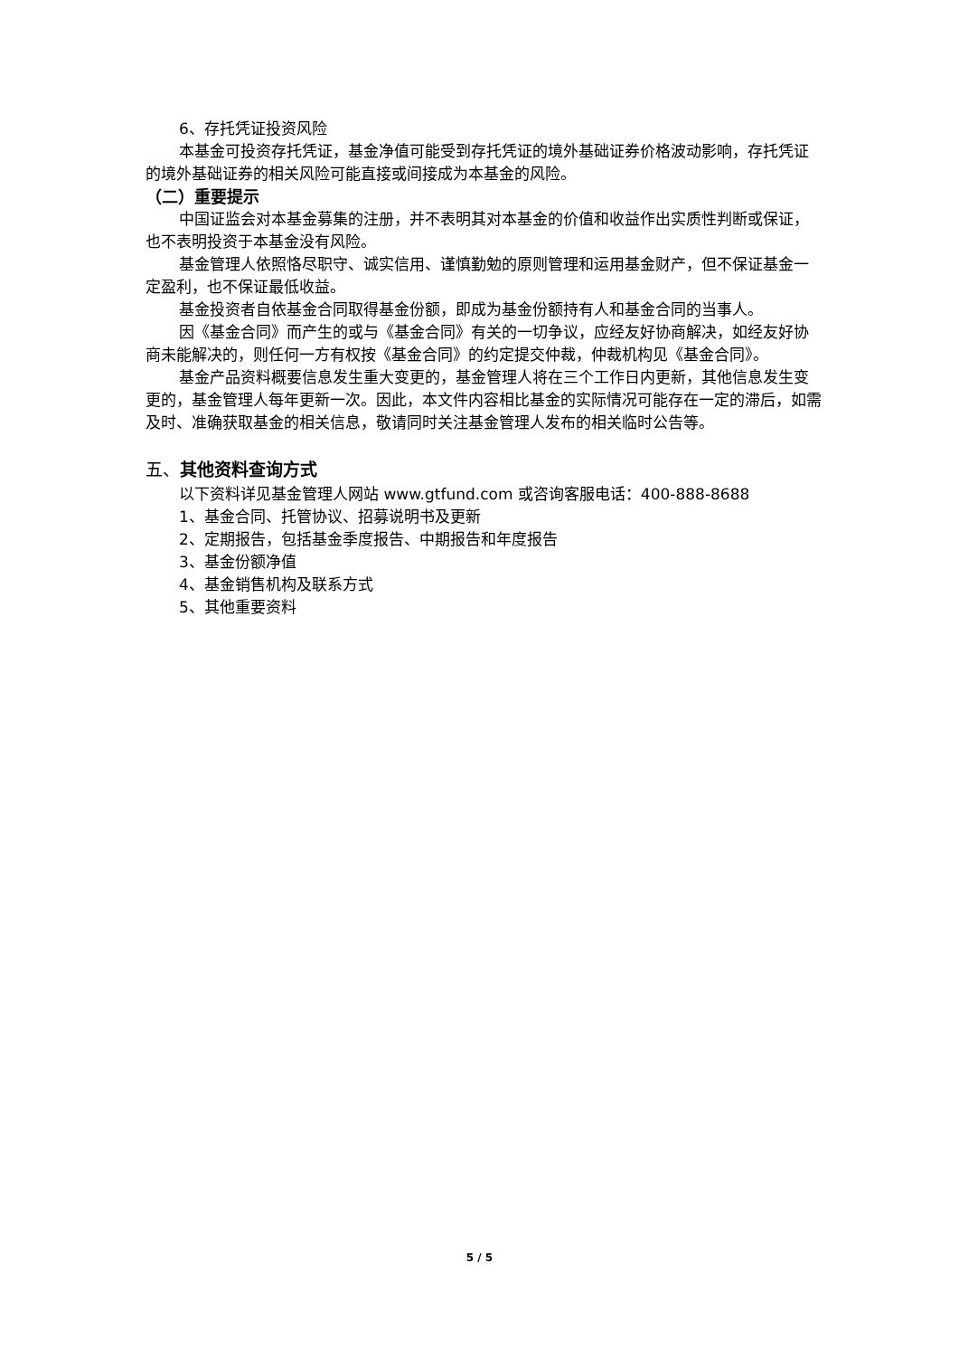6、存托凭证投资风险
本基金可投资存托凭证，基金净值可能受到存托凭证的境外基础证券价格波动影响，存托凭证的境外基础证券的相关风险可能直接或间接成为本基金的风险。
（二）重要提示
中国证监会对本基金募集的注册，并不表明其对本基金的价值和收益作出实质性判断或保证，也不表明投资于本基金没有风险。
基金管理人依照恪尽职守、诚实信用、谨慎勤勉的原则管理和运用基金财产，但不保证基金一定盈利，也不保证最低收益。
基金投资者自依基金合同取得基金份额，即成为基金份额持有人和基金合同的当事人。
因《基金合同》而产生的或与《基金合同》有关的一切争议，应经友好协商解决，如经友好协商未能解决的，则任何一方有权按《基金合同》的约定提交仲裁，仲裁机构见《基金合同》。
基金产品资料概要信息发生重大变更的，基金管理人将在三个工作日内更新，其他信息发生变更的，基金管理人每年更新一次。因此，本文件内容相比基金的实际情况可能存在一定的滞后，如需及时、准确获取基金的相关信息，敬请同时关注基金管理人发布的相关临时公告等。
五、其他资料查询方式
以下资料详见基金管理人网站 www.gtfund.com 或咨询客服电话：400-888-8688
1、基金合同、托管协议、招募说明书及更新
2、定期报告，包括基金季度报告、中期报告和年度报告
3、基金份额净值
4、基金销售机构及联系方式
5、其他重要资料
5 / 5